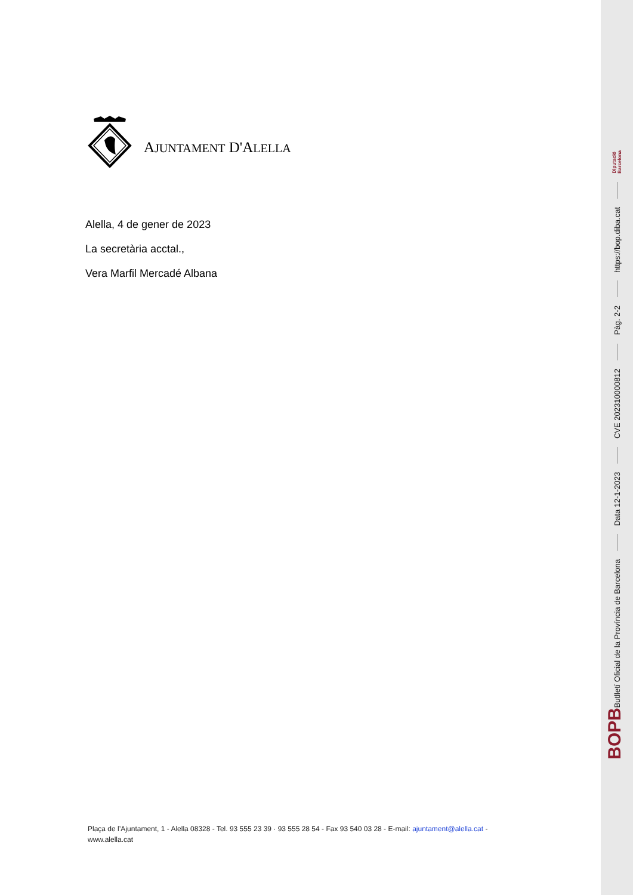AJUNTAMENT D'ALELLA
Alella, 4 de gener de 2023
La secretària acctal.,
Vera Marfil Mercadé Albana
Plaça de l’Ajuntament, 1 - Alella 08328 - Tel. 93 555 23 39 · 93 555 28 54 - Fax 93 540 03 28 - E-mail: ajuntament@alella.cat - www.alella.cat
BOPB Butlletí Oficial de la Província de Barcelona Data 12-1-2023 CVE 202310000812 Pàg. 2-2 https://bop.diba.cat Diputació
Barcelona